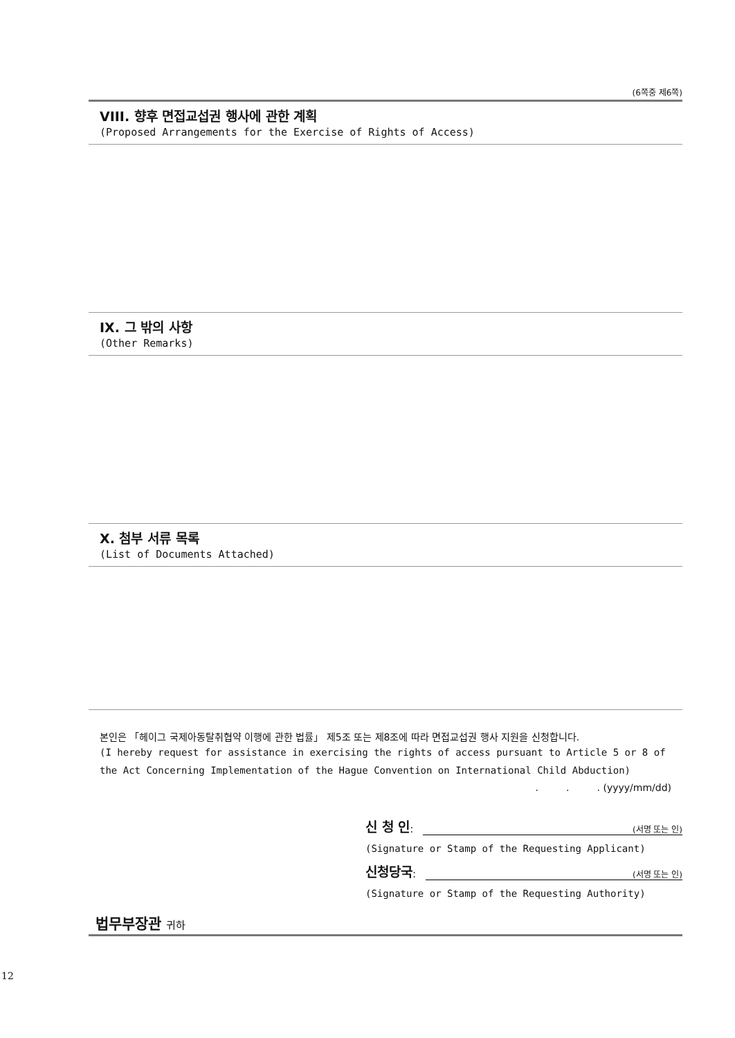(6쪽중 제6쪽)
VIII. 향후 면접교섭권 행사에 관한 계획
(Proposed Arrangements for the Exercise of Rights of Access)
IX. 그 밖의 사항
(Other Remarks)
X. 첨부 서류 목록
(List of Documents Attached)
본인은 「헤이그 국제아동탈취협약 이행에 관한 법률」 제5조 또는 제8조에 따라 면접교섭권 행사 지원을 신청합니다.
(I hereby request for assistance in exercising the rights of access pursuant to Article 5 or 8 of the Act Concerning Implementation of the Hague Convention on International Child Abduction)
. . . (yyyy/mm/dd)
신 청 인: (서명 또는 인)
(Signature or Stamp of the Requesting Applicant)
신청당국: (서명 또는 인)
(Signature or Stamp of the Requesting Authority)
법무부장관 귀하
12